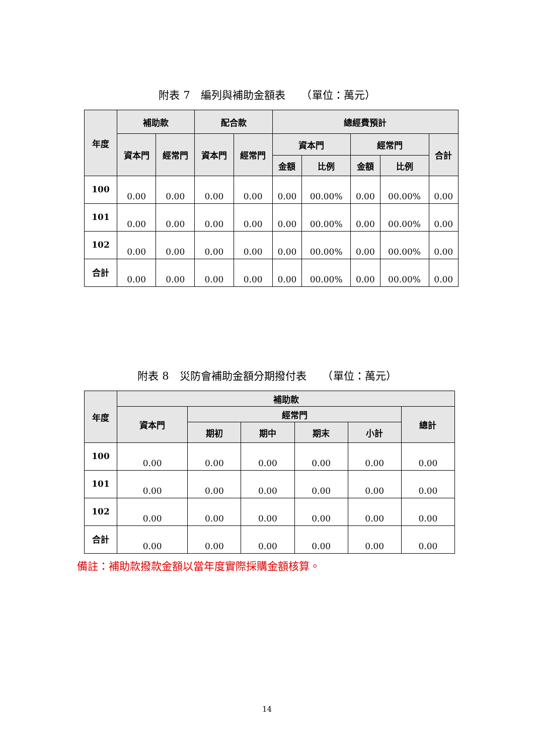附表 7　編列與補助金額表　　（單位：萬元）
| 年度 | 補助款 | | 配合款 | | 總經費預計 | | | | |
| --- | --- | --- | --- | --- | --- | --- | --- | --- | --- |
| | 資本門 | 經常門 | 資本門 | 經常門 | 資本門 | | 經常門 | | 合計 |
| | | | | | 金額 | 比例 | 金額 | 比例 | |
| 100 | 0.00 | 0.00 | 0.00 | 0.00 | 0.00 | 00.00% | 0.00 | 00.00% | 0.00 |
| 101 | 0.00 | 0.00 | 0.00 | 0.00 | 0.00 | 00.00% | 0.00 | 00.00% | 0.00 |
| 102 | 0.00 | 0.00 | 0.00 | 0.00 | 0.00 | 00.00% | 0.00 | 00.00% | 0.00 |
| 合計 | 0.00 | 0.00 | 0.00 | 0.00 | 0.00 | 00.00% | 0.00 | 00.00% | 0.00 |
附表 8　災防會補助金額分期撥付表　　（單位：萬元）
| 年度 | 補助款 | | | | | |
| --- | --- | --- | --- | --- | --- | --- |
| | 資本門 | 經常門 | | | | 總計 |
| | | 期初 | 期中 | 期末 | 小計 | |
| 100 | 0.00 | 0.00 | 0.00 | 0.00 | 0.00 | 0.00 |
| 101 | 0.00 | 0.00 | 0.00 | 0.00 | 0.00 | 0.00 |
| 102 | 0.00 | 0.00 | 0.00 | 0.00 | 0.00 | 0.00 |
| 合計 | 0.00 | 0.00 | 0.00 | 0.00 | 0.00 | 0.00 |
備註：補助款撥款金額以當年度實際採購金額核算。
14